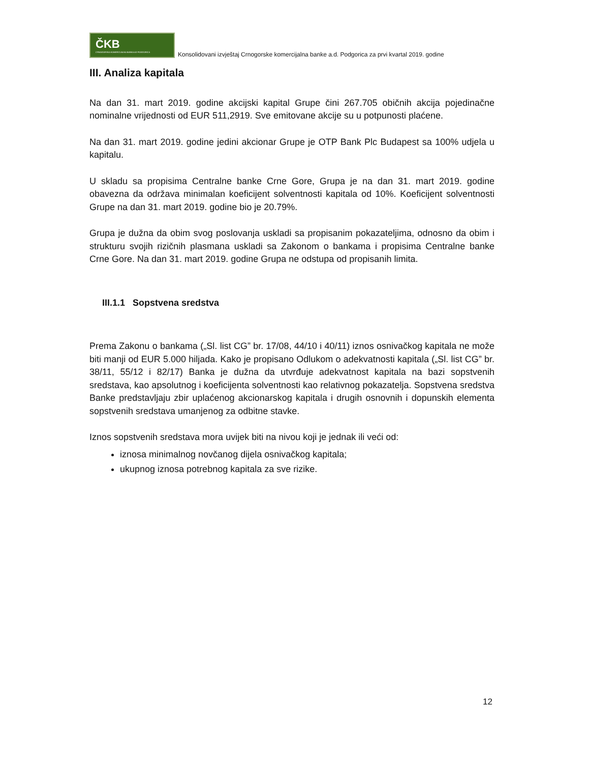ČKB
CRNOGORSKA KOMERCIJALNA BANKA AD PODGORICA
Konsolidovani izvještaj Crnogorske komercijalna banke a.d. Podgorica za prvi kvartal 2019. godine
III. Analiza kapitala
Na dan 31. mart 2019. godine akcijski kapital Grupe čini 267.705 običnih akcija pojedinačne nominalne vrijednosti od EUR 511,2919. Sve emitovane akcije su u potpunosti plaćene.
Na dan 31. mart 2019. godine jedini akcionar Grupe je OTP Bank Plc Budapest sa 100% udjela u kapitalu.
U skladu sa propisima Centralne banke Crne Gore, Grupa je na dan 31. mart 2019. godine obavezna da održava minimalan koeficijent solventnosti kapitala od 10%. Koeficijent solventnosti Grupe na dan 31. mart 2019. godine bio je 20.79%.
Grupa je dužna da obim svog poslovanja uskladi sa propisanim pokazateljima, odnosno da obim i strukturu svojih rizičnih plasmana uskladi sa Zakonom o bankama i propisima Centralne banke Crne Gore. Na dan 31. mart 2019. godine Grupa ne odstupa od propisanih limita.
III.1.1 Sopstvena sredstva
Prema Zakonu o bankama („Sl. list CG” br. 17/08, 44/10 i 40/11) iznos osnivačkog kapitala ne može biti manji od EUR 5.000 hiljada. Kako je propisano Odlukom o adekvatnosti kapitala („Sl. list CG” br. 38/11, 55/12 i 82/17) Banka je dužna da utvrđuje adekvatnost kapitala na bazi sopstvenih sredstava, kao apsolutnog i koeficijenta solventnosti kao relativnog pokazatelja. Sopstvena sredstva Banke predstavljaju zbir uplaćenog akcionarskog kapitala i drugih osnovnih i dopunskih elementa sopstvenih sredstava umanjenog za odbitne stavke.
Iznos sopstvenih sredstava mora uvijek biti na nivou koji je jednak ili veći od:
iznosa minimalnog novčanog dijela osnivačkog kapitala;
ukupnog iznosa potrebnog kapitala za sve rizike.
12